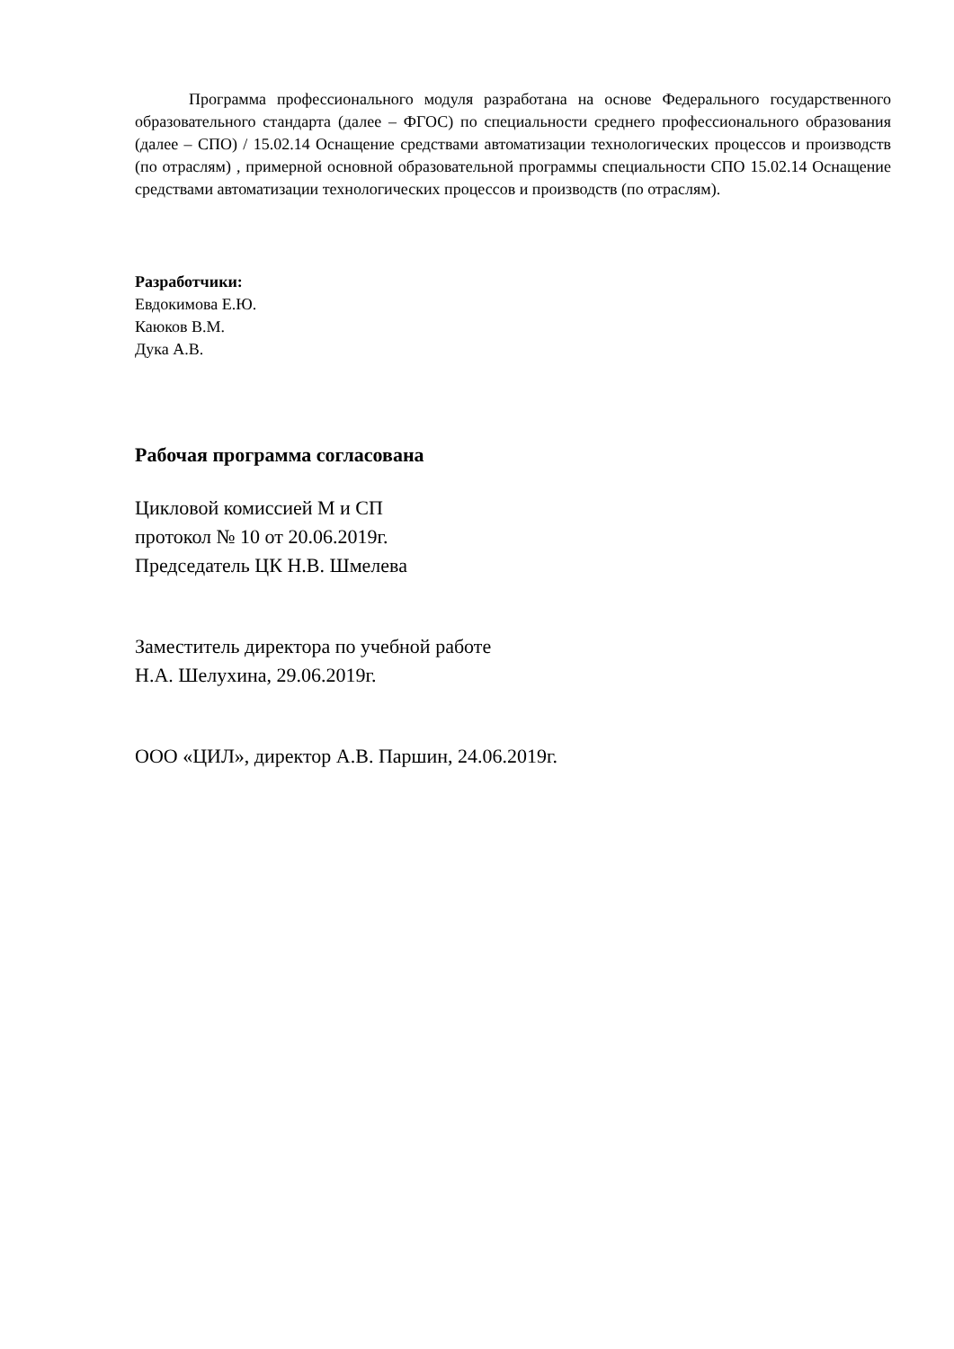Программа профессионального модуля разработана на основе Федерального государственного образовательного стандарта (далее – ФГОС) по специальности среднего профессионального образования (далее – СПО) / 15.02.14 Оснащение средствами автоматизации технологических процессов и производств (по отраслям) , примерной основной образовательной программы специальности СПО 15.02.14 Оснащение средствами автоматизации технологических процессов и производств (по отраслям).
Разработчики:
Евдокимова Е.Ю.
Каюков В.М.
Дука А.В.
Рабочая программа согласована
Цикловой комиссией М и СП
протокол № 10 от 20.06.2019г.
Председатель ЦК Н.В. Шмелева
Заместитель директора по учебной работе
Н.А. Шелухина, 29.06.2019г.
ООО «ЦИЛ», директор А.В. Паршин, 24.06.2019г.